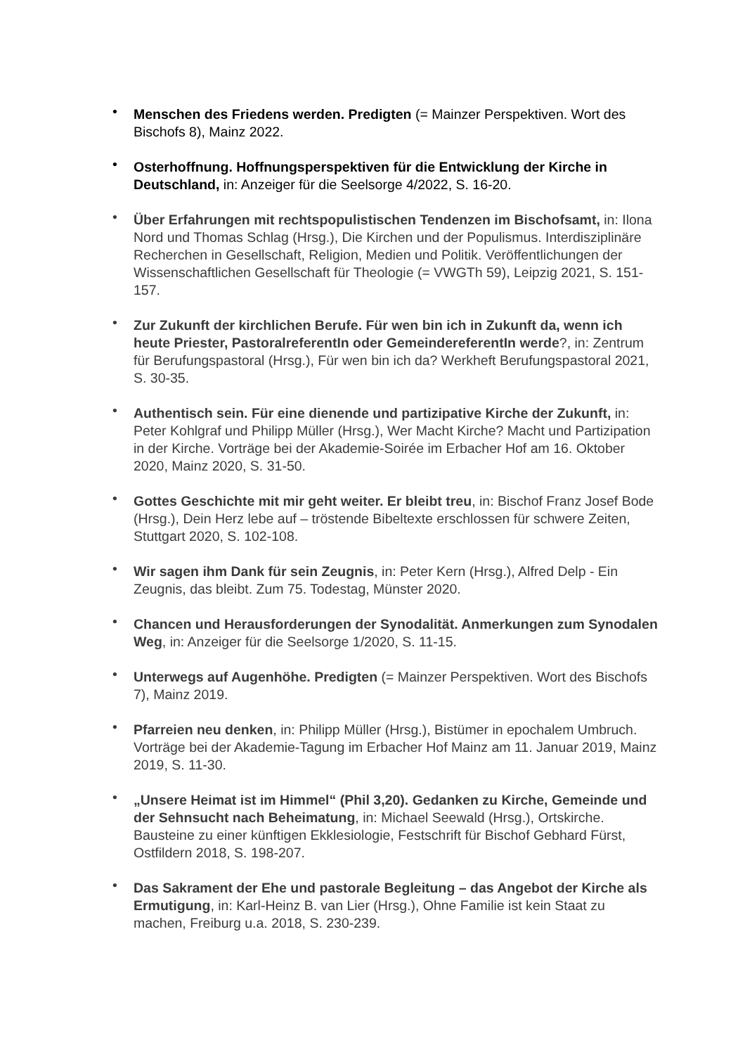• Menschen des Friedens werden. Predigten (= Mainzer Perspektiven. Wort des Bischofs 8), Mainz 2022.
• Osterhoffnung. Hoffnungsperspektiven für die Entwicklung der Kirche in Deutschland, in: Anzeiger für die Seelsorge 4/2022, S. 16-20.
• Über Erfahrungen mit rechtspopulistischen Tendenzen im Bischofsamt, in: Ilona Nord und Thomas Schlag (Hrsg.), Die Kirchen und der Populismus. Interdisziplinäre Recherchen in Gesellschaft, Religion, Medien und Politik. Veröffentlichungen der Wissenschaftlichen Gesellschaft für Theologie (= VWGTh 59), Leipzig 2021, S. 151-157.
• Zur Zukunft der kirchlichen Berufe. Für wen bin ich in Zukunft da, wenn ich heute Priester, PastoralreferentIn oder GemeindereferentIn werde?, in: Zentrum für Berufungspastoral (Hrsg.), Für wen bin ich da? Werkheft Berufungspastoral 2021, S. 30-35.
• Authentisch sein. Für eine dienende und partizipative Kirche der Zukunft, in: Peter Kohlgraf und Philipp Müller (Hrsg.), Wer Macht Kirche? Macht und Partizipation in der Kirche. Vorträge bei der Akademie-Soirée im Erbacher Hof am 16. Oktober 2020, Mainz 2020, S. 31-50.
• Gottes Geschichte mit mir geht weiter. Er bleibt treu, in: Bischof Franz Josef Bode (Hrsg.), Dein Herz lebe auf – tröstende Bibeltexte erschlossen für schwere Zeiten, Stuttgart 2020, S. 102-108.
• Wir sagen ihm Dank für sein Zeugnis, in: Peter Kern (Hrsg.), Alfred Delp - Ein Zeugnis, das bleibt. Zum 75. Todestag, Münster 2020.
• Chancen und Herausforderungen der Synodalität. Anmerkungen zum Synodalen Weg, in: Anzeiger für die Seelsorge 1/2020, S. 11-15.
• Unterwegs auf Augenhöhe. Predigten (= Mainzer Perspektiven. Wort des Bischofs 7), Mainz 2019.
• Pfarreien neu denken, in: Philipp Müller (Hrsg.), Bistümer in epochalem Umbruch. Vorträge bei der Akademie-Tagung im Erbacher Hof Mainz am 11. Januar 2019, Mainz 2019, S. 11-30.
• „Unsere Heimat ist im Himmel“ (Phil 3,20). Gedanken zu Kirche, Gemeinde und der Sehnsucht nach Beheimatung, in: Michael Seewald (Hrsg.), Ortskirche. Bausteine zu einer künftigen Ekklesiologie, Festschrift für Bischof Gebhard Fürst, Ostfildern 2018, S. 198-207.
• Das Sakrament der Ehe und pastorale Begleitung – das Angebot der Kirche als Ermutigung, in: Karl-Heinz B. van Lier (Hrsg.), Ohne Familie ist kein Staat zu machen, Freiburg u.a. 2018, S. 230-239.